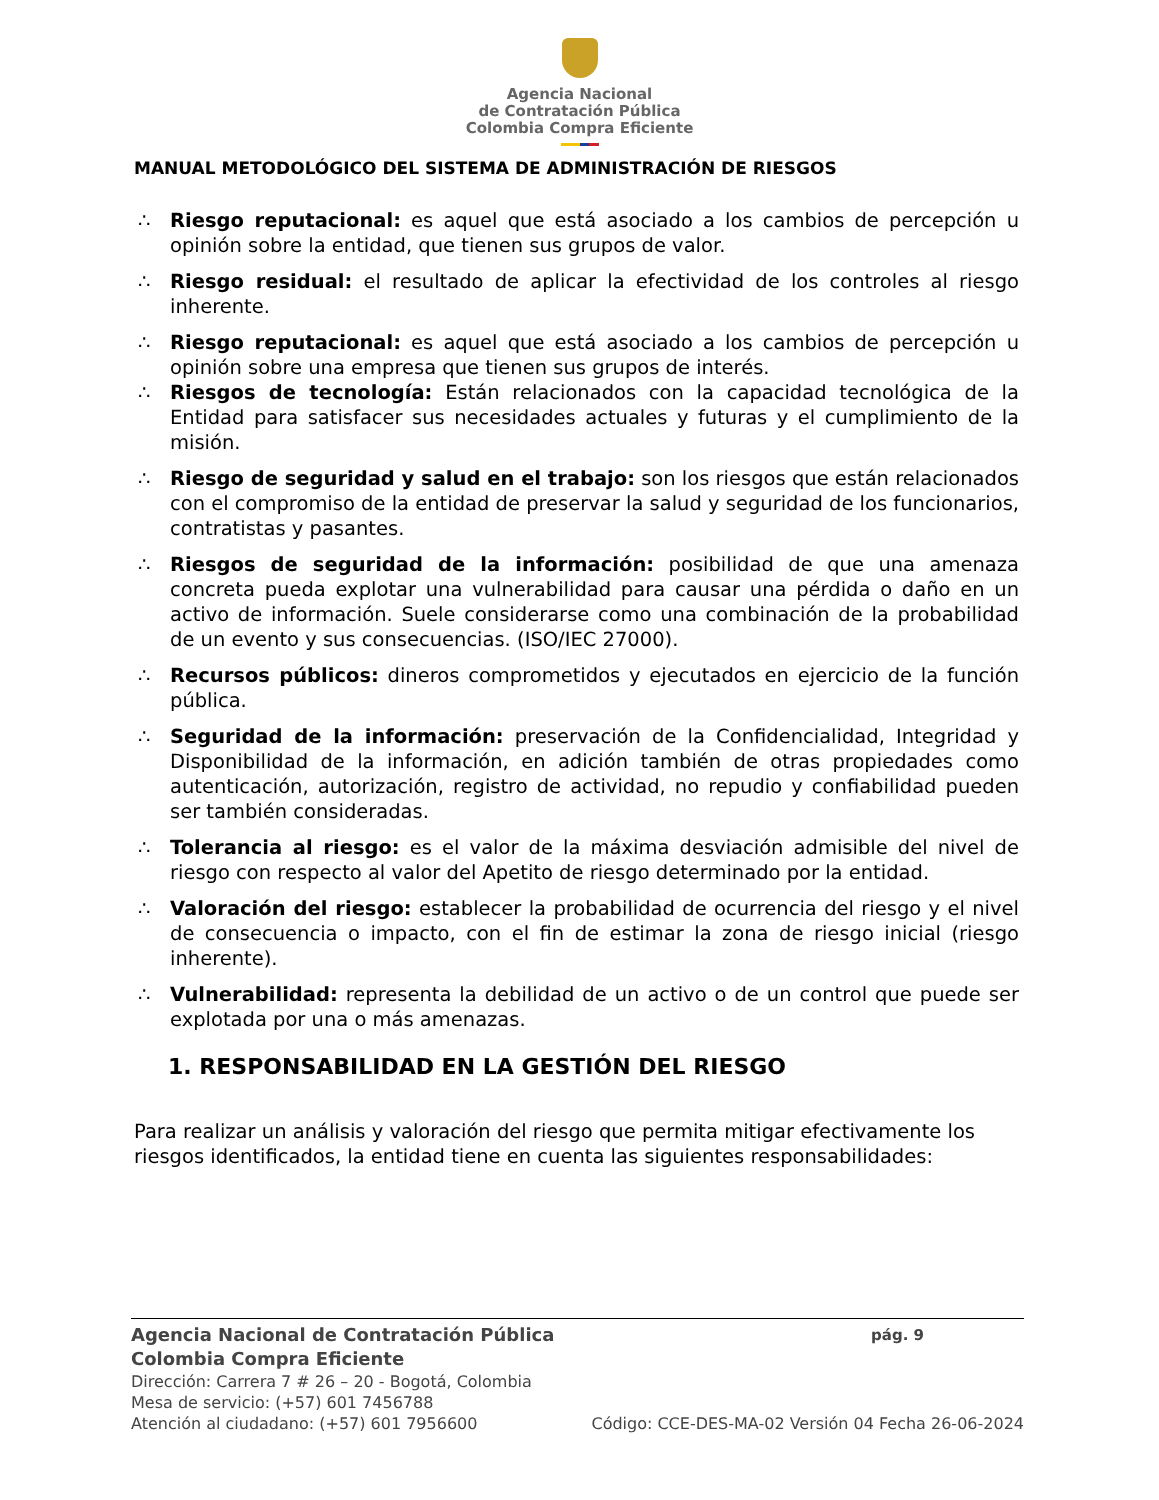Agencia Nacional
de Contratación Pública
Colombia Compra Eficiente
MANUAL METODOLÓGICO DEL SISTEMA DE ADMINISTRACIÓN DE RIESGOS
∴ Riesgo reputacional: es aquel que está asociado a los cambios de percepción u opinión sobre la entidad, que tienen sus grupos de valor.
∴ Riesgo residual: el resultado de aplicar la efectividad de los controles al riesgo inherente.
∴ Riesgo reputacional: es aquel que está asociado a los cambios de percepción u opinión sobre una empresa que tienen sus grupos de interés.
∴ Riesgos de tecnología: Están relacionados con la capacidad tecnológica de la Entidad para satisfacer sus necesidades actuales y futuras y el cumplimiento de la misión.
∴ Riesgo de seguridad y salud en el trabajo: son los riesgos que están relacionados con el compromiso de la entidad de preservar la salud y seguridad de los funcionarios, contratistas y pasantes.
∴ Riesgos de seguridad de la información: posibilidad de que una amenaza concreta pueda explotar una vulnerabilidad para causar una pérdida o daño en un activo de información. Suele considerarse como una combinación de la probabilidad de un evento y sus consecuencias. (ISO/IEC 27000).
∴ Recursos públicos: dineros comprometidos y ejecutados en ejercicio de la función pública.
∴ Seguridad de la información: preservación de la Confidencialidad, Integridad y Disponibilidad de la información, en adición también de otras propiedades como autenticación, autorización, registro de actividad, no repudio y confiabilidad pueden ser también consideradas.
∴ Tolerancia al riesgo: es el valor de la máxima desviación admisible del nivel de riesgo con respecto al valor del Apetito de riesgo determinado por la entidad.
∴ Valoración del riesgo: establecer la probabilidad de ocurrencia del riesgo y el nivel de consecuencia o impacto, con el fin de estimar la zona de riesgo inicial (riesgo inherente).
∴ Vulnerabilidad: representa la debilidad de un activo o de un control que puede ser explotada por una o más amenazas.
1. RESPONSABILIDAD EN LA GESTIÓN DEL RIESGO
Para realizar un análisis y valoración del riesgo que permita mitigar efectivamente los riesgos identificados, la entidad tiene en cuenta las siguientes responsabilidades:
Agencia Nacional de Contratación Pública pág. 9
Colombia Compra Eficiente
Dirección: Carrera 7 # 26 – 20 - Bogotá, Colombia
Mesa de servicio: (+57) 601 7456788
Atención al ciudadano: (+57) 601 7956600 Código: CCE-DES-MA-02 Versión 04 Fecha 26-06-2024